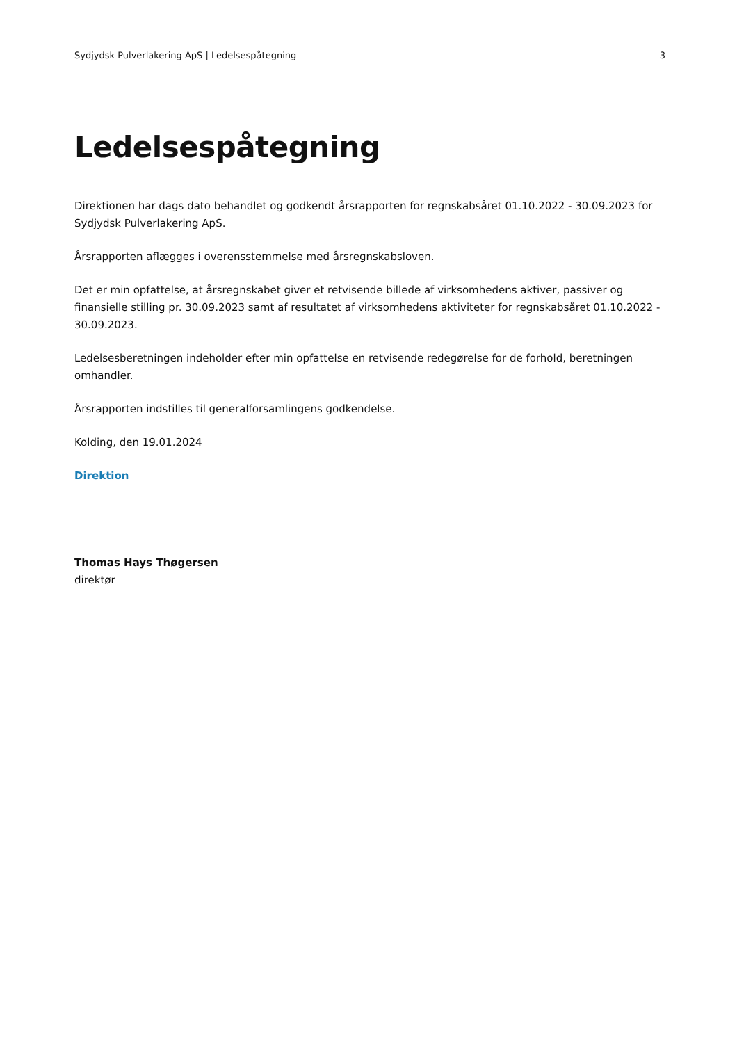Sydjydsk Pulverlakering ApS | Ledelsespåtegning 3
Ledelsespåtegning
Direktionen har dags dato behandlet og godkendt årsrapporten for regnskabsåret 01.10.2022 - 30.09.2023 for Sydjydsk Pulverlakering ApS.
Årsrapporten aflægges i overensstemmelse med årsregnskabsloven.
Det er min opfattelse, at årsregnskabet giver et retvisende billede af virksomhedens aktiver, passiver og finansielle stilling pr. 30.09.2023 samt af resultatet af virksomhedens aktiviteter for regnskabsåret 01.10.2022 - 30.09.2023.
Ledelsesberetningen indeholder efter min opfattelse en retvisende redegørelse for de forhold, beretningen omhandler.
Årsrapporten indstilles til generalforsamlingens godkendelse.
Kolding, den 19.01.2024
Direktion
Thomas Hays Thøgersen
direktør